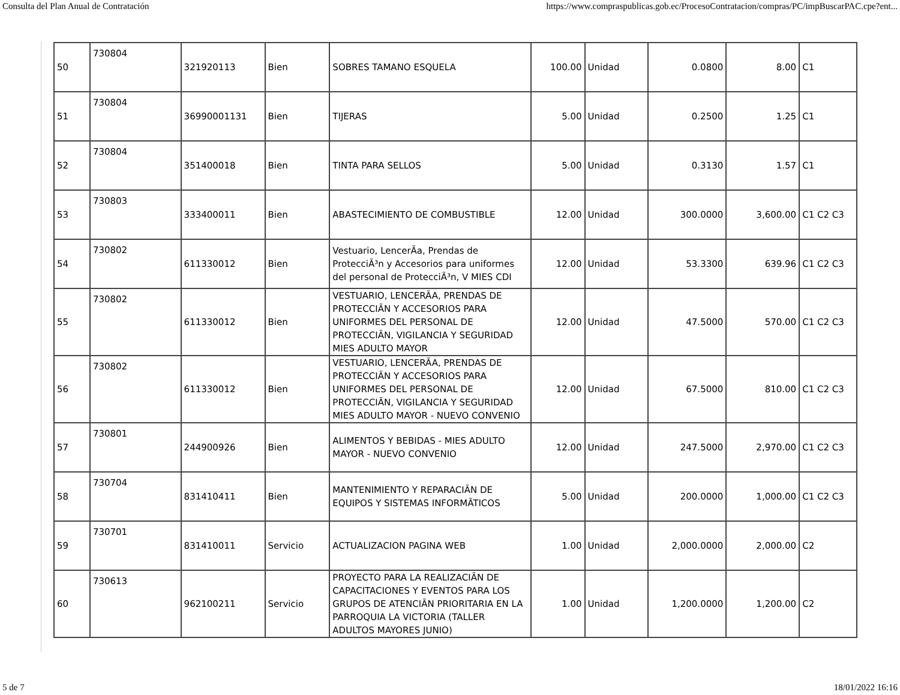Consulta del Plan Anual de Contratación https://www.compraspublicas.gob.ec/ProcesoContratacion/compras/PC/impBuscarPAC.cpe?ent...
| 50 | 730804 | 321920113 | Bien | SOBRES TAMANO ESQUELA | 100.00 | Unidad | 0.0800 | 8.00 | C1 |
| 51 | 730804 | 36990001131 | Bien | TIJERAS | 5.00 | Unidad | 0.2500 | 1.25 | C1 |
| 52 | 730804 | 351400018 | Bien | TINTA PARA SELLOS | 5.00 | Unidad | 0.3130 | 1.57 | C1 |
| 53 | 730803 | 333400011 | Bien | ABASTECIMIENTO DE COMBUSTIBLE | 12.00 | Unidad | 300.0000 | 3,600.00 | C1 C2 C3 |
| 54 | 730802 | 611330012 | Bien | Vestuario, LencerÃa, Prendas de ProtecciÃ³n y Accesorios para uniformes del personal de ProtecciÃ³n, V MIES CDI | 12.00 | Unidad | 53.3300 | 639.96 | C1 C2 C3 |
| 55 | 730802 | 611330012 | Bien | VESTUARIO, LENCERÃA, PRENDAS DE PROTECCIÃN Y ACCESORIOS PARA UNIFORMES DEL PERSONAL DE PROTECCIÃN, VIGILANCIA Y SEGURIDAD MIES ADULTO MAYOR | 12.00 | Unidad | 47.5000 | 570.00 | C1 C2 C3 |
| 56 | 730802 | 611330012 | Bien | VESTUARIO, LENCERÃA, PRENDAS DE PROTECCIÃN Y ACCESORIOS PARA UNIFORMES DEL PERSONAL DE PROTECCIÃN, VIGILANCIA Y SEGURIDAD MIES ADULTO MAYOR - NUEVO CONVENIO | 12.00 | Unidad | 67.5000 | 810.00 | C1 C2 C3 |
| 57 | 730801 | 244900926 | Bien | ALIMENTOS Y BEBIDAS - MIES ADULTO MAYOR - NUEVO CONVENIO | 12.00 | Unidad | 247.5000 | 2,970.00 | C1 C2 C3 |
| 58 | 730704 | 831410411 | Bien | MANTENIMIENTO Y REPARACIÃN DE EQUIPOS Y SISTEMAS INFORMÃTICOS | 5.00 | Unidad | 200.0000 | 1,000.00 | C1 C2 C3 |
| 59 | 730701 | 831410011 | Servicio | ACTUALIZACION PAGINA WEB | 1.00 | Unidad | 2,000.0000 | 2,000.00 | C2 |
| 60 | 730613 | 962100211 | Servicio | PROYECTO PARA LA REALIZACIÃN DE CAPACITACIONES Y EVENTOS PARA LOS GRUPOS DE ATENCIÃN PRIORITARIA EN LA PARROQUIA LA VICTORIA (TALLER ADULTOS MAYORES JUNIO) | 1.00 | Unidad | 1,200.0000 | 1,200.00 | C2 |
5 de 7 18/01/2022 16:16